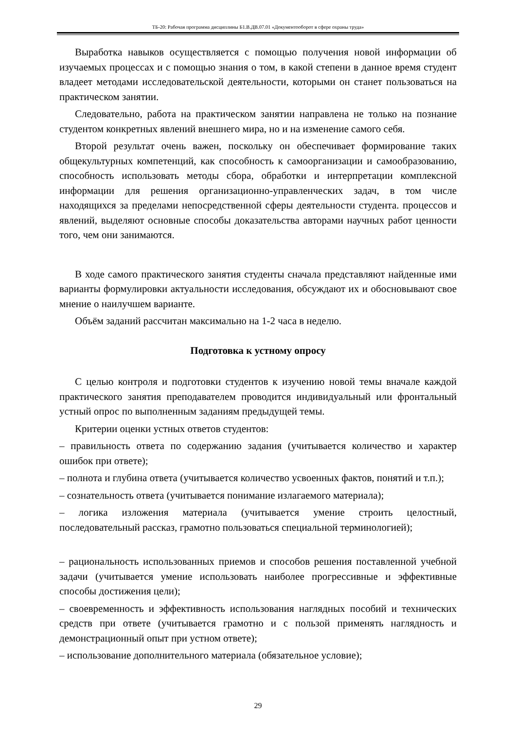ТБ-20: Рабочая программа дисциплины Б1.В.ДВ.07.01 «Документооборот в сфере охраны труда»
Выработка навыков осуществляется с помощью получения новой информации об изучаемых процессах и с помощью знания о том, в какой степени в данное время студент владеет методами исследовательской деятельности, которыми он станет пользоваться на практическом занятии.
Следовательно, работа на практическом занятии направлена не только на познание студентом конкретных явлений внешнего мира, но и на изменение самого себя.
Второй результат очень важен, поскольку он обеспечивает формирование таких общекультурных компетенций, как способность к самоорганизации и самообразованию, способность использовать методы сбора, обработки и интерпретации комплексной информации для решения организационно-управленческих задач, в том числе находящихся за пределами непосредственной сферы деятельности студента. процессов и явлений, выделяют основные способы доказательства авторами научных работ ценности того, чем они занимаются.
В ходе самого практического занятия студенты сначала представляют найденные ими варианты формулировки актуальности исследования, обсуждают их и обосновывают свое мнение о наилучшем варианте.
Объём заданий рассчитан максимально на 1-2 часа в неделю.
Подготовка к устному опросу
С целью контроля и подготовки студентов к изучению новой темы вначале каждой практического занятия преподавателем проводится индивидуальный или фронтальный устный опрос по выполненным заданиям предыдущей темы.
Критерии оценки устных ответов студентов:
– правильность ответа по содержанию задания (учитывается количество и характер ошибок при ответе);
– полнота и глубина ответа (учитывается количество усвоенных фактов, понятий и т.п.);
– сознательность ответа (учитывается понимание излагаемого материала);
– логика изложения материала (учитывается умение строить целостный, последовательный рассказ, грамотно пользоваться специальной терминологией);
– рациональность использованных приемов и способов решения поставленной учебной задачи (учитывается умение использовать наиболее прогрессивные и эффективные способы достижения цели);
– своевременность и эффективность использования наглядных пособий и технических средств при ответе (учитывается грамотно и с пользой применять наглядность и демонстрационный опыт при устном ответе);
– использование дополнительного материала (обязательное условие);
29